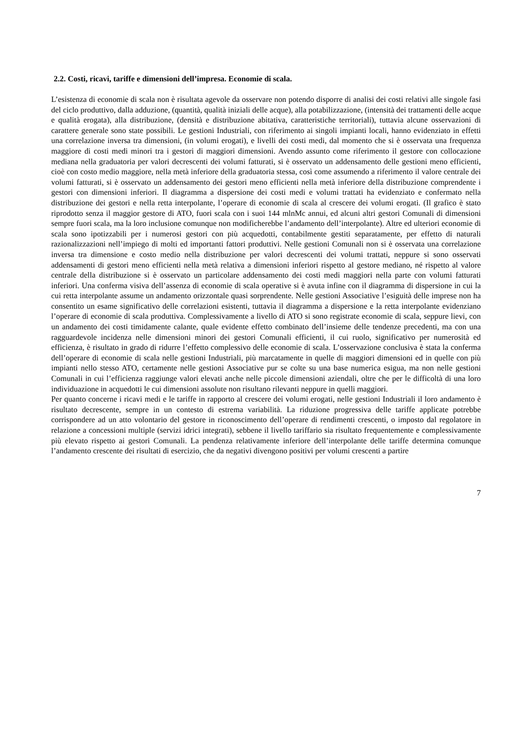2.2. Costi, ricavi, tariffe e dimensioni dell’impresa. Economie di scala.
L’esistenza di economie di scala non è risultata agevole da osservare non potendo disporre di analisi dei costi relativi alle singole fasi del ciclo produttivo, dalla adduzione, (quantità, qualità iniziali delle acque), alla potabilizzazione, (intensità dei trattamenti delle acque e qualità erogata), alla distribuzione, (densità e distribuzione abitativa, caratteristiche territoriali), tuttavia alcune osservazioni di carattere generale sono state possibili. Le gestioni Industriali, con riferimento ai singoli impianti locali, hanno evidenziato in effetti una correlazione inversa tra dimensioni, (in volumi erogati), e livelli dei costi medi, dal momento che si è osservata una frequenza maggiore di costi medi minori tra i gestori di maggiori dimensioni. Avendo assunto come riferimento il gestore con collocazione mediana nella graduatoria per valori decrescenti dei volumi fatturati, si è osservato un addensamento delle gestioni meno efficienti, cioè con costo medio maggiore, nella metà inferiore della graduatoria stessa, così come assumendo a riferimento il valore centrale dei volumi fatturati, si è osservato un addensamento dei gestori meno efficienti nella metà inferiore della distribuzione comprendente i gestori con dimensioni inferiori. Il diagramma a dispersione dei costi medi e volumi trattati ha evidenziato e confermato nella distribuzione dei gestori e nella retta interpolante, l’operare di economie di scala al crescere dei volumi erogati. (Il grafico è stato riprodotto senza il maggior gestore di ATO, fuori scala con i suoi 144 mlnMc annui, ed alcuni altri gestori Comunali di dimensioni sempre fuori scala, ma la loro inclusione comunque non modificherebbe l’andamento dell’interpolante). Altre ed ulteriori economie di scala sono ipotizzabili per i numerosi gestori con più acquedotti, contabilmente gestiti separatamente, per effetto di naturali razionalizzazioni nell’impiego di molti ed importanti fattori produttivi. Nelle gestioni Comunali non si è osservata una correlazione inversa tra dimensione e costo medio nella distribuzione per valori decrescenti dei volumi trattati, neppure si sono osservati addensamenti di gestori meno efficienti nella metà relativa a dimensioni inferiori rispetto al gestore mediano, né rispetto al valore centrale della distribuzione si è osservato un particolare addensamento dei costi medi maggiori nella parte con volumi fatturati inferiori. Una conferma visiva dell’assenza di economie di scala operative si è avuta infine con il diagramma di dispersione in cui la cui retta interpolante assume un andamento orizzontale quasi sorprendente. Nelle gestioni Associative l’esiguità delle imprese non ha consentito un esame significativo delle correlazioni esistenti, tuttavia il diagramma a dispersione e la retta interpolante evidenziano l’operare di economie di scala produttiva. Complessivamente a livello di ATO si sono registrate economie di scala, seppure lievi, con un andamento dei costi timidamente calante, quale evidente effetto combinato dell’insieme delle tendenze precedenti, ma con una ragguardevole incidenza nelle dimensioni minori dei gestori Comunali efficienti, il cui ruolo, significativo per numerosità ed efficienza, è risultato in grado di ridurre l’effetto complessivo delle economie di scala. L’osservazione conclusiva è stata la conferma dell’operare di economie di scala nelle gestioni Industriali, più marcatamente in quelle di maggiori dimensioni ed in quelle con più impianti nello stesso ATO, certamente nelle gestioni Associative pur se colte su una base numerica esigua, ma non nelle gestioni Comunali in cui l’efficienza raggiunge valori elevati anche nelle piccole dimensioni aziendali, oltre che per le difficoltà di una loro individuazione in acquedotti le cui dimensioni assolute non risultano rilevanti neppure in quelli maggiori.
Per quanto concerne i ricavi medi e le tariffe in rapporto al crescere dei volumi erogati, nelle gestioni Industriali il loro andamento è risultato decrescente, sempre in un contesto di estrema variabilità. La riduzione progressiva delle tariffe applicate potrebbe corrispondere ad un atto volontario del gestore in riconoscimento dell’operare di rendimenti crescenti, o imposto dal regolatore in relazione a concessioni multiple (servizi idrici integrati), sebbene il livello tariffario sia risultato frequentemente e complessivamente più elevato rispetto ai gestori Comunali. La pendenza relativamente inferiore dell’interpolante delle tariffe determina comunque l’andamento crescente dei risultati di esercizio, che da negativi divengono positivi per volumi crescenti a partire
7